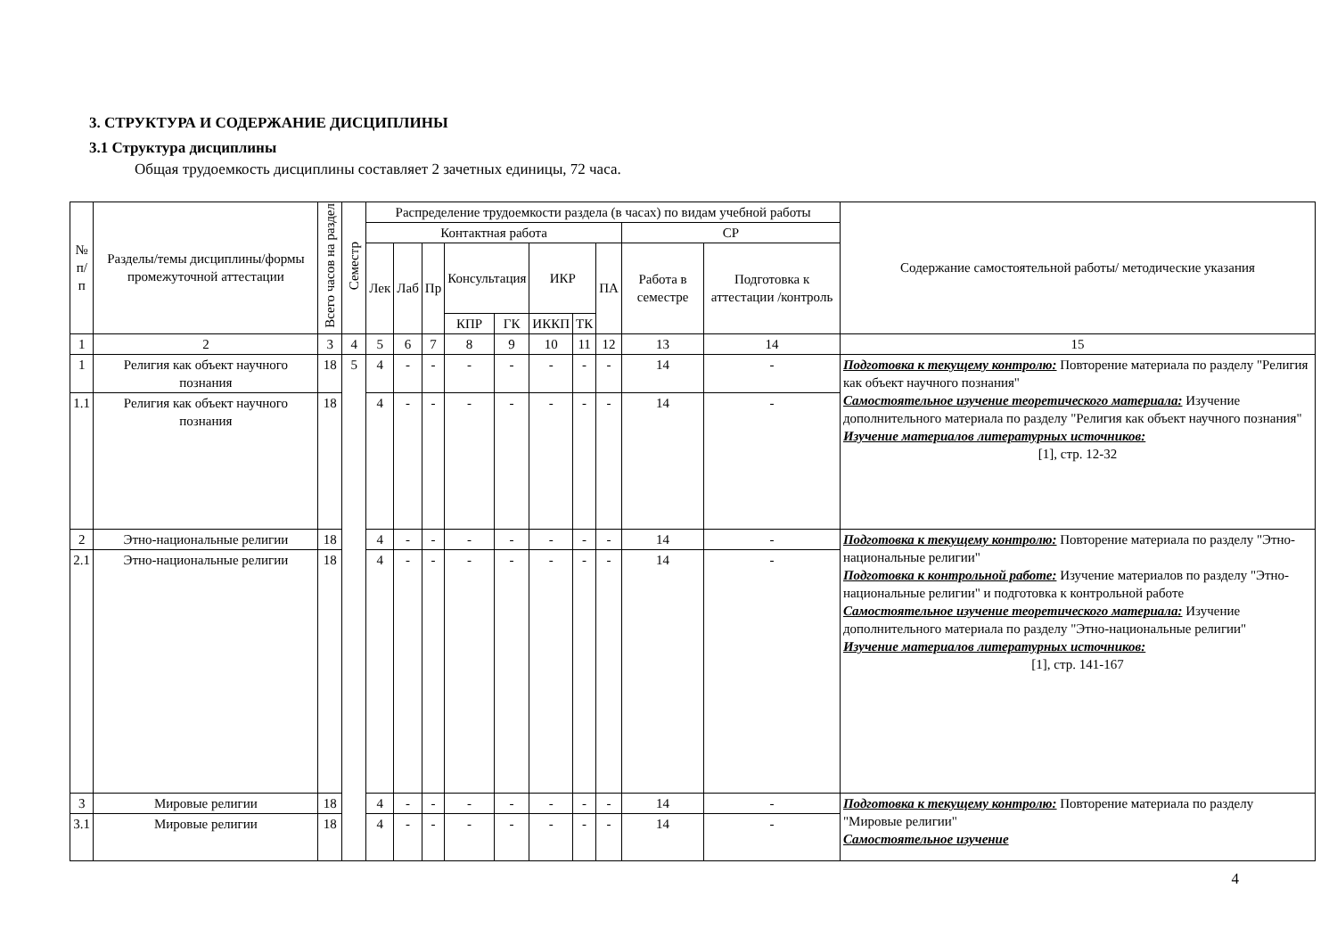3. СТРУКТУРА И СОДЕРЖАНИЕ ДИСЦИПЛИНЫ
3.1 Структура дисциплины
Общая трудоемкость дисциплины составляет 2 зачетных единицы, 72 часа.
| № п/п | Разделы/темы дисциплины/формы промежуточной аттестации | Всего часов на раздел | Семестр | Распределение трудоемкости раздела (в часах) по видам учебной работы | | | | | | | | | | Содержание самостоятельной работы/ методические указания |
| --- | --- | --- | --- | --- | --- | --- | --- | --- | --- | --- | --- | --- | --- | --- |
| | | | | Контактная работа | | | | | | | | СР | | |
| | | | | Лек | Лаб | Пр | Консультация | | ИКР | | ПА | Работа в семестре | Подготовка к аттестации /контроль | |
| | | | | | | | КПР | ГК | ИККП | ТК | | | | |
| 1 | 2 | 3 | 4 | 5 | 6 | 7 | 8 | 9 | 10 | 11 | 12 | 13 | 14 | 15 |
| 1 | Религия как объект научного познания | 18 | 5 | 4 | - | - | - | - | - | - | - | 14 | - | Подготовка к текущему контролю: Повторение материала по разделу "Религия как объект научного познания" Самостоятельное изучение теоретического материала: Изучение дополнительного материала по разделу "Религия как объект научного познания" Изучение материалов литературных источников: [1], стр. 12-32 |
| 1.1 | Религия как объект научного познания | 18 | | 4 | - | - | - | - | - | - | - | 14 | - | |
| 2 | Этно-национальные религии | 18 | | 4 | - | - | - | - | - | - | - | 14 | - | Подготовка к текущему контролю: Повторение материала по разделу "Этно-национальные религии" Подготовка к контрольной работе: Изучение материалов по разделу "Этно-национальные религии" и подготовка к контрольной работе Самостоятельное изучение теоретического материала: Изучение дополнительного материала по разделу "Этно-национальные религии" Изучение материалов литературных источников: [1], стр. 141-167 |
| 2.1 | Этно-национальные религии | 18 | | 4 | - | - | - | - | - | - | - | 14 | - | |
| 3 | Мировые религии | 18 | | 4 | - | - | - | - | - | - | - | 14 | - | Подготовка к текущему контролю: Повторение материала по разделу "Мировые религии" Самостоятельное изучение |
| 3.1 | Мировые религии | 18 | | 4 | - | - | - | - | - | - | - | 14 | - | |
4